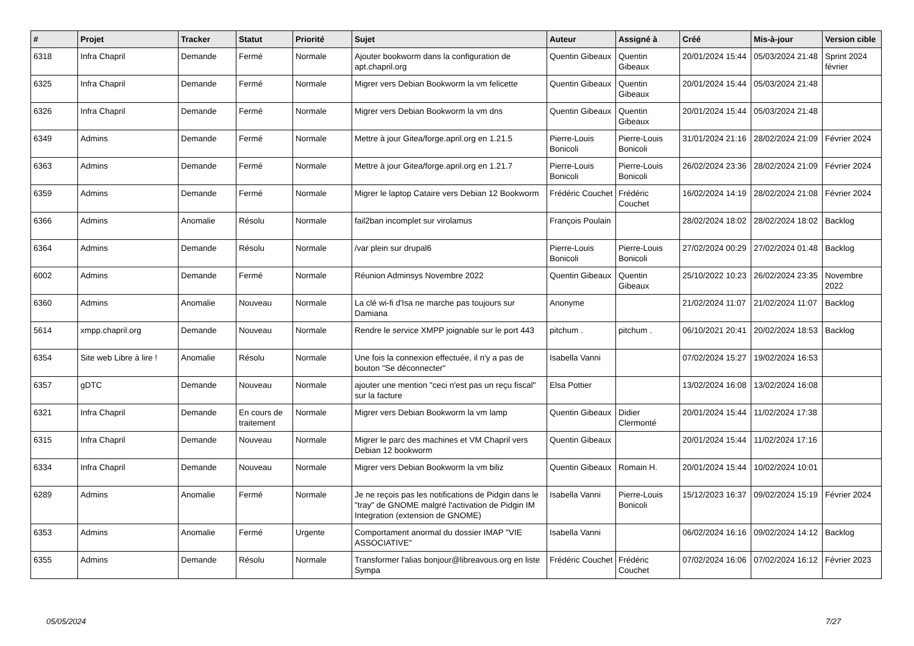| # | Projet | Tracker | Statut | Priorité | Sujet | Auteur | Assigné à | Créé | Mis-à-jour | Version cible |
| --- | --- | --- | --- | --- | --- | --- | --- | --- | --- | --- |
| 6318 | Infra Chapril | Demande | Fermé | Normale | Ajouter bookworm dans la configuration de apt.chapril.org | Quentin Gibeaux | Quentin Gibeaux | 20/01/2024 15:44 | 05/03/2024 21:48 | Sprint 2024 février |
| 6325 | Infra Chapril | Demande | Fermé | Normale | Migrer vers Debian Bookworm la vm felicette | Quentin Gibeaux | Quentin Gibeaux | 20/01/2024 15:44 | 05/03/2024 21:48 | |
| 6326 | Infra Chapril | Demande | Fermé | Normale | Migrer vers Debian Bookworm la vm dns | Quentin Gibeaux | Quentin Gibeaux | 20/01/2024 15:44 | 05/03/2024 21:48 | |
| 6349 | Admins | Demande | Fermé | Normale | Mettre à jour Gitea/forge.april.org en 1.21.5 | Pierre-Louis Bonicoli | Pierre-Louis Bonicoli | 31/01/2024 21:16 | 28/02/2024 21:09 | Février 2024 |
| 6363 | Admins | Demande | Fermé | Normale | Mettre à jour Gitea/forge.april.org en 1.21.7 | Pierre-Louis Bonicoli | Pierre-Louis Bonicoli | 26/02/2024 23:36 | 28/02/2024 21:09 | Février 2024 |
| 6359 | Admins | Demande | Fermé | Normale | Migrer le laptop Cataire vers Debian 12 Bookworm | Frédéric Couchet | Frédéric Couchet | 16/02/2024 14:19 | 28/02/2024 21:08 | Février 2024 |
| 6366 | Admins | Anomalie | Résolu | Normale | fail2ban incomplet sur virolamus | François Poulain | | 28/02/2024 18:02 | 28/02/2024 18:02 | Backlog |
| 6364 | Admins | Demande | Résolu | Normale | /var plein sur drupal6 | Pierre-Louis Bonicoli | Pierre-Louis Bonicoli | 27/02/2024 00:29 | 27/02/2024 01:48 | Backlog |
| 6002 | Admins | Demande | Fermé | Normale | Réunion Adminsys Novembre 2022 | Quentin Gibeaux | Quentin Gibeaux | 25/10/2022 10:23 | 26/02/2024 23:35 | Novembre 2022 |
| 6360 | Admins | Anomalie | Nouveau | Normale | La clé wi-fi d'Isa ne marche pas toujours sur Damiana | Anonyme | | 21/02/2024 11:07 | 21/02/2024 11:07 | Backlog |
| 5614 | xmpp.chapril.org | Demande | Nouveau | Normale | Rendre le service XMPP joignable sur le port 443 | pitchum . | pitchum . | 06/10/2021 20:41 | 20/02/2024 18:53 | Backlog |
| 6354 | Site web Libre à lire ! | Anomalie | Résolu | Normale | Une fois la connexion effectuée, il n'y a pas de bouton "Se déconnecter" | Isabella Vanni | | 07/02/2024 15:27 | 19/02/2024 16:53 | |
| 6357 | gDTC | Demande | Nouveau | Normale | ajouter une mention "ceci n'est pas un reçu fiscal" sur la facture | Elsa Pottier | | 13/02/2024 16:08 | 13/02/2024 16:08 | |
| 6321 | Infra Chapril | Demande | En cours de traitement | Normale | Migrer vers Debian Bookworm la vm lamp | Quentin Gibeaux | Didier Clermonté | 20/01/2024 15:44 | 11/02/2024 17:38 | |
| 6315 | Infra Chapril | Demande | Nouveau | Normale | Migrer le parc des machines et VM Chapril vers Debian 12 bookworm | Quentin Gibeaux | | 20/01/2024 15:44 | 11/02/2024 17:16 | |
| 6334 | Infra Chapril | Demande | Nouveau | Normale | Migrer vers Debian Bookworm la vm biliz | Quentin Gibeaux | Romain H. | 20/01/2024 15:44 | 10/02/2024 10:01 | |
| 6289 | Admins | Anomalie | Fermé | Normale | Je ne reçois pas les notifications de Pidgin dans le "tray" de GNOME malgré l'activation de Pidgin IM Integration (extension de GNOME) | Isabella Vanni | Pierre-Louis Bonicoli | 15/12/2023 16:37 | 09/02/2024 15:19 | Février 2024 |
| 6353 | Admins | Anomalie | Fermé | Urgente | Comportament anormal du dossier IMAP "VIE ASSOCIATIVE" | Isabella Vanni | | 06/02/2024 16:16 | 09/02/2024 14:12 | Backlog |
| 6355 | Admins | Demande | Résolu | Normale | Transformer l'alias bonjour@libreavous.org en liste Sympa | Frédéric Couchet | Frédéric Couchet | 07/02/2024 16:06 | 07/02/2024 16:12 | Février 2023 |
05/05/2024 7/27